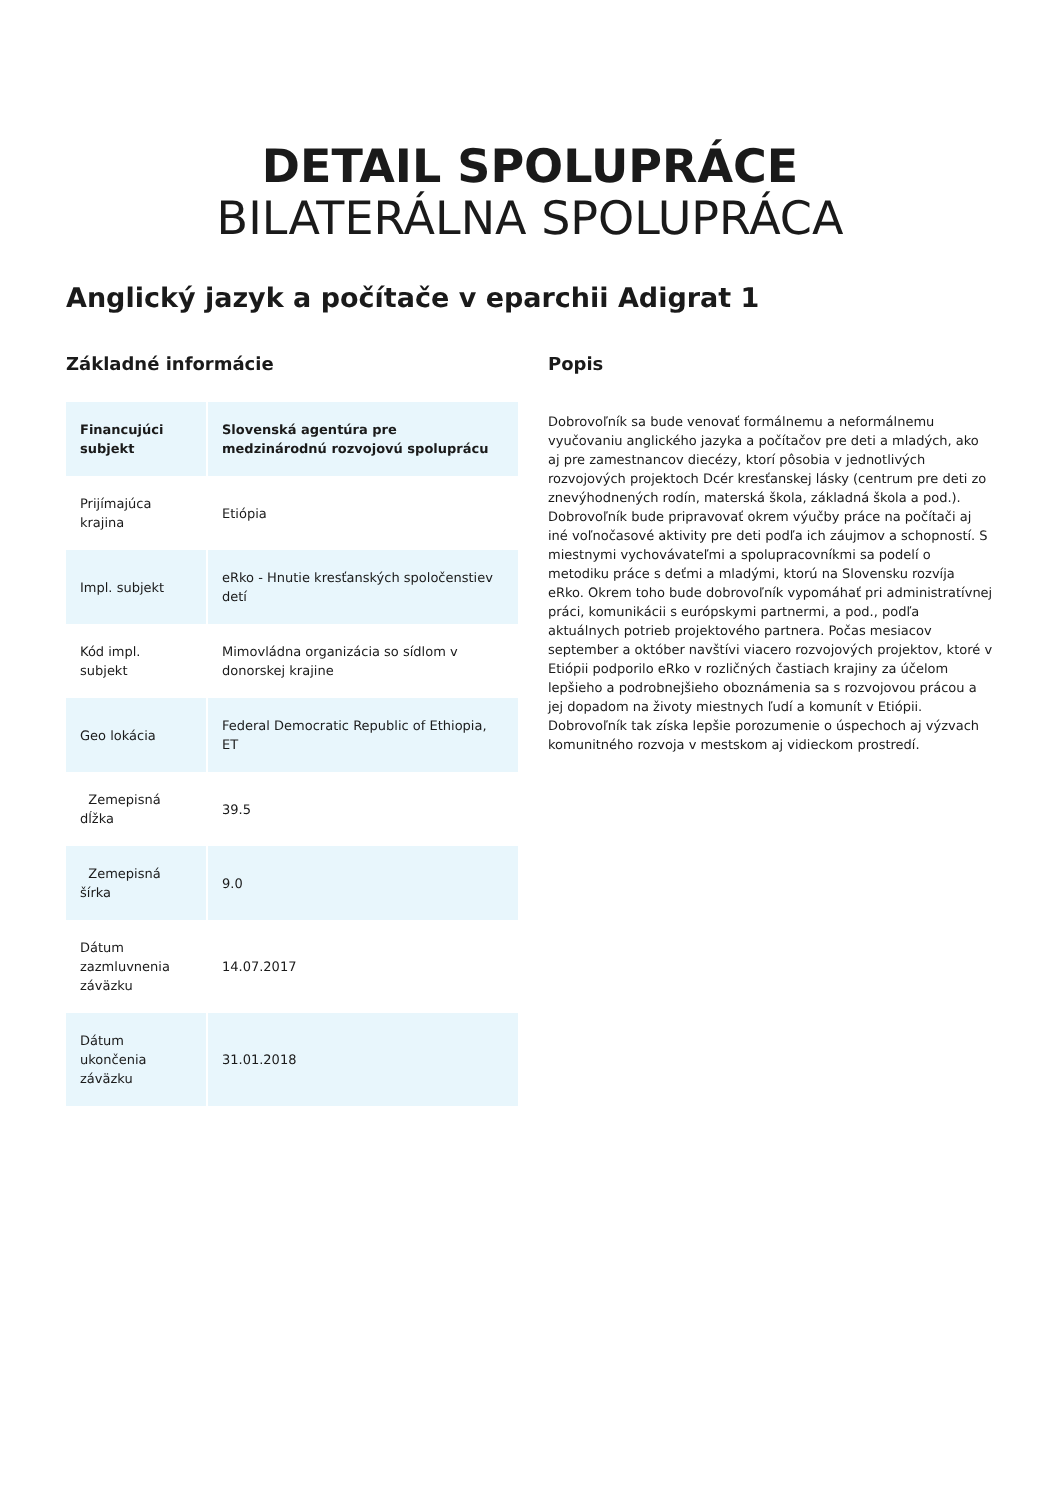DETAIL SPOLUPRÁCE
BILATERÁLNA SPOLUPRÁCA
Anglický jazyk a počítače v eparchii Adigrat 1
Základné informácie
| Financujúci subjekt | Slovenská agentúra pre medzinárodnú rozvojovú spoluprácu |
| --- | --- |
| Prijímajúca krajina | Etiópia |
| Impl. subjekt | eRko - Hnutie kresťanských spoločenstiev detí |
| Kód impl. subjekt | Mimovládna organizácia so sídlom v donorskej krajine |
| Geo lokácia | Federal Democratic Republic of Ethiopia, ET |
| Zemepisná dĺžka | 39.5 |
| Zemepisná šírka | 9.0 |
| Dátum zazmluvnenia záväzku | 14.07.2017 |
| Dátum ukončenia záväzku | 31.01.2018 |
Popis
Dobrovoľník sa bude venovať formálnemu a neformálnemu vyučovaniu anglického jazyka a počítačov pre deti a mladých, ako aj pre zamestnancov diecézy, ktorí pôsobia v jednotlivých rozvojových projektoch Dcér kresťanskej lásky (centrum pre deti zo znevýhodnených rodín, materská škola, základná škola a pod.). Dobrovoľník bude pripravovať okrem výučby práce na počítači aj iné voľnočasové aktivity pre deti podľa ich záujmov a schopností. S miestnymi vychovávateľmi a spolupracovníkmi sa podelí o metodiku práce s deťmi a mladými, ktorú na Slovensku rozvíja eRko. Okrem toho bude dobrovoľník vypomáhať pri administratívnej práci, komunikácii s európskymi partnermi, a pod., podľa aktuálnych potrieb projektového partnera. Počas mesiacov september a október navštívi viacero rozvojových projektov, ktoré v Etiópii podporilo eRko v rozličných častiach krajiny za účelom lepšieho a podrobnejšieho oboznámenia sa s rozvojovou prácou a jej dopadom na životy miestnych ľudí a komunít v Etiópii. Dobrovoľník tak získa lepšie porozumenie o úspechoch aj výzvach komunitného rozvoja v mestskom aj vidieckom prostredí.